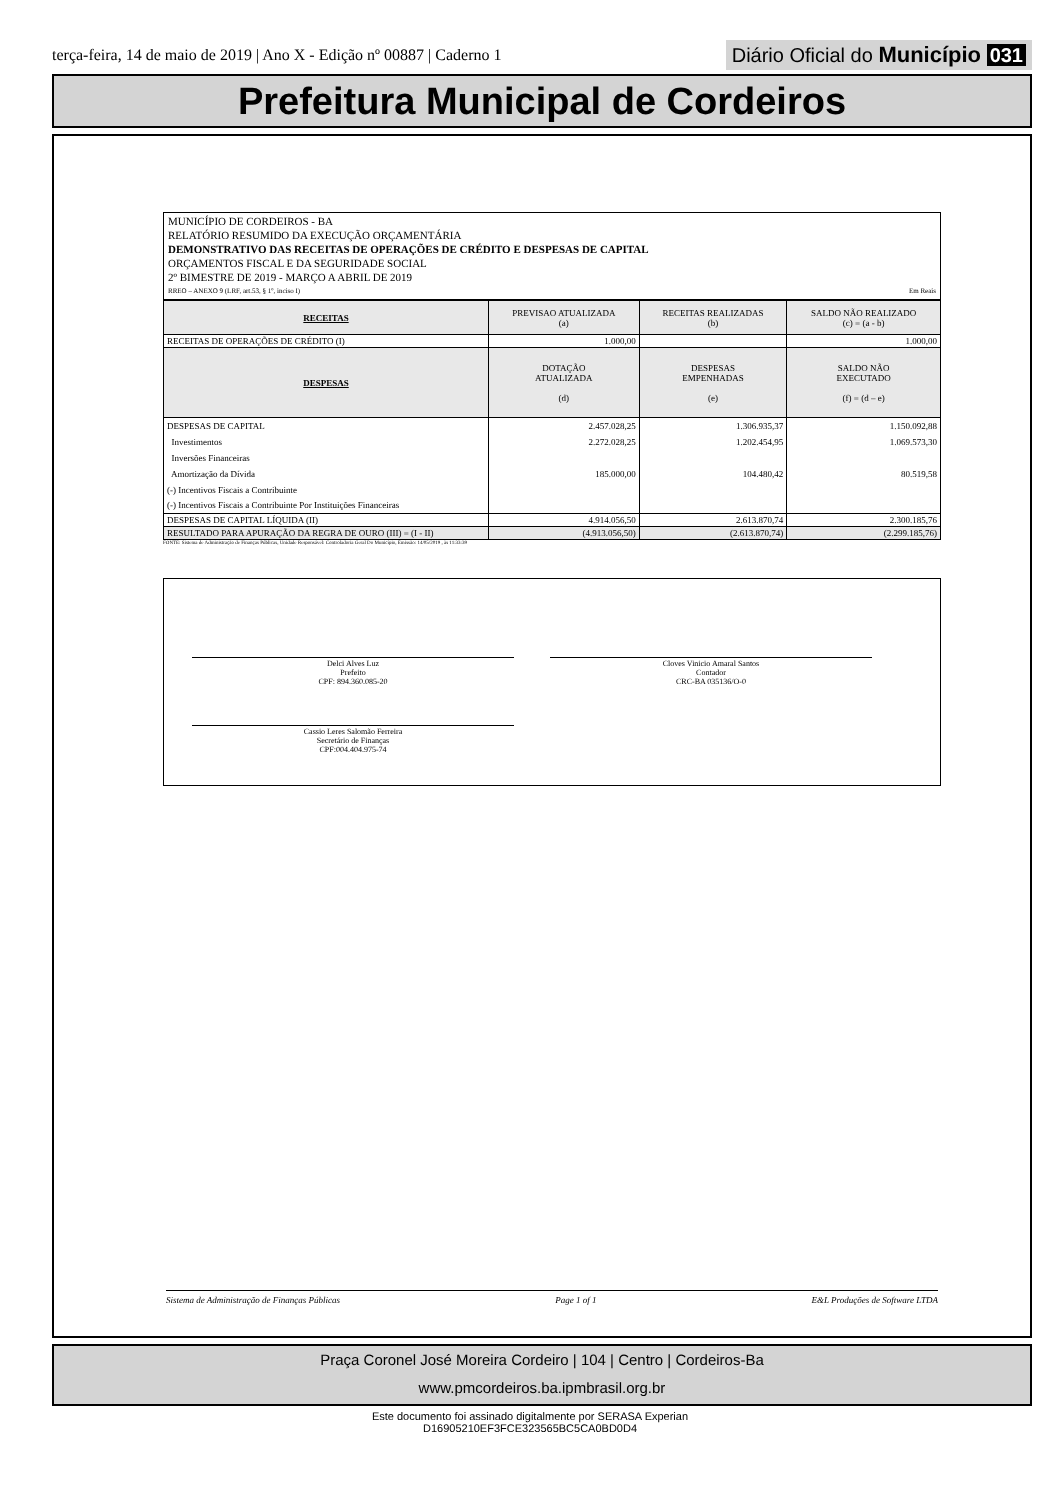terça-feira, 14 de maio de 2019 | Ano X - Edição nº 00887 | Caderno 1
Diário Oficial do Município 031
Prefeitura Municipal de Cordeiros
MUNICÍPIO DE CORDEIROS - BA
RELATÓRIO RESUMIDO DA EXECUÇÃO ORÇAMENTÁRIA
DEMONSTRATIVO DAS RECEITAS DE OPERAÇÕES DE CRÉDITO E DESPESAS DE CAPITAL
ORÇAMENTOS FISCAL E DA SEGURIDADE SOCIAL
2º BIMESTRE DE 2019 - MARÇO A ABRIL DE 2019
RREO – ANEXO 9 (LRF, art.53, § 1º, inciso I) Em Reais
| RECEITAS | PREVISAO ATUALIZADA (a) | RECEITAS REALIZADAS (b) | SALDO NÃO REALIZADO (c) = (a - b) |
| --- | --- | --- | --- |
| RECEITAS DE OPERAÇÕES DE CRÉDITO (I) | 1.000,00 | | 1.000,00 |
| DESPESAS | DOTAÇÃO ATUALIZADA (d) | DESPESAS EMPENHADAS (e) | SALDO NÃO EXECUTADO (f) = (d – e) |
| DESPESAS DE CAPITAL | 2.457.028,25 | 1.306.935,37 | 1.150.092,88 |
| Investimentos | 2.272.028,25 | 1.202.454,95 | 1.069.573,30 |
| Inversões Financeiras | | | |
| Amortização da Dívida | 185.000,00 | 104.480,42 | 80.519,58 |
| (-) Incentivos Fiscais a Contribuinte | | | |
| (-) Incentivos Fiscais a Contribuinte Por Instituições Financeiras | | | |
| DESPESAS DE CAPITAL LÍQUIDA (II) | 4.914.056,50 | 2.613.870,74 | 2.300.185,76 |
| RESULTADO PARA APURAÇÃO DA REGRA DE OURO (III) = (I - II) | (4.913.056,50) | (2.613.870,74) | (2.299.185,76) |
FONTE: Sistema de Administração de Finanças Públicas, Unidade Responsável: Controladoria Geral Do Município, Emissão: 14/05/2019 , às 11:33:39
Delci Alves Luz
Prefeito
CPF: 894.360.085-20
Cloves Vinicio Amaral Santos
Contador
CRC-BA 035136/O-0
Cassio Leres Salomão Ferreira
Secretário de Finanças
CPF:004.404.975-74
Sistema de Administração de Finanças Públicas Page 1 of 1 E&L Produções de Software LTDA
Praça Coronel José Moreira Cordeiro | 104 | Centro | Cordeiros-Ba
www.pmcordeiros.ba.ipmbrasil.org.br
Este documento foi assinado digitalmente por SERASA Experian
D16905210EF3FCE323565BC5CA0BD0D4